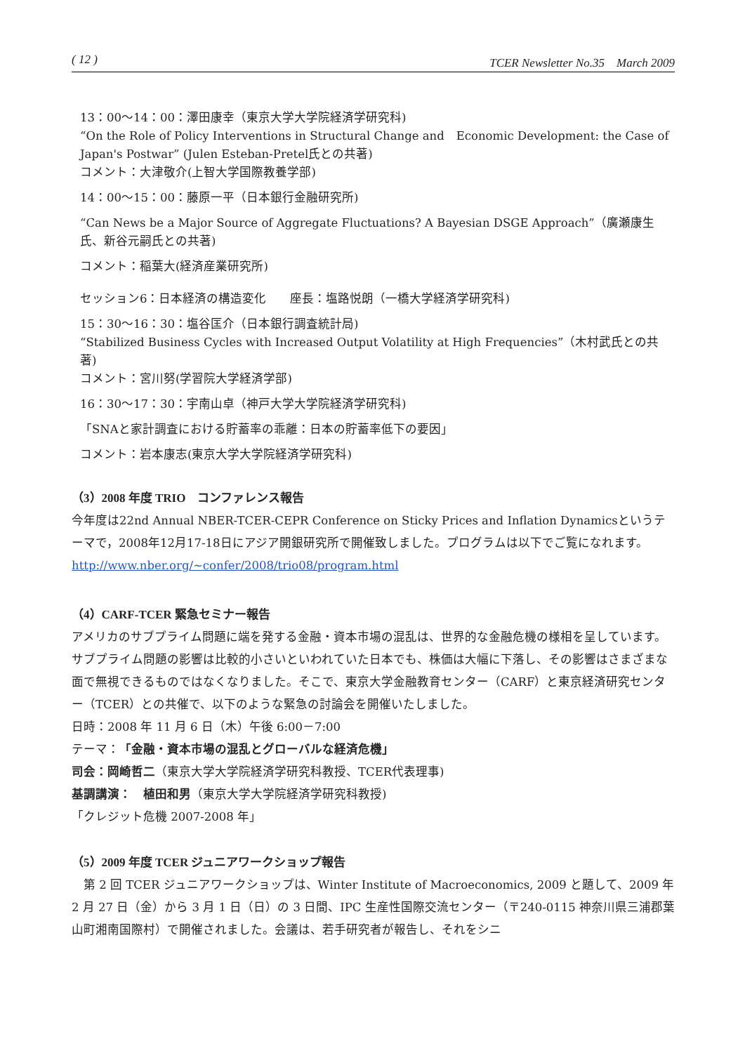( 12 ) TCER Newsletter No.35　March 2009
13：00～14：00：澤田康幸（東京大学大学院経済学研究科)
“On the Role of Policy Interventions in Structural Change and　Economic Development: the Case of Japan's Postwar” (Julen Esteban-Pretel氏との共著)
コメント：大津敬介(上智大学国際教養学部)
14：00～15：00：藤原一平（日本銀行金融研究所)
“Can News be a Major Source of Aggregate Fluctuations? A Bayesian DSGE Approach”（廣瀬康生氏、新谷元嗣氏との共著)
コメント：稲葉大(経済産業研究所)
セッション6：日本経済の構造変化　　座長：塩路悦朗（一橋大学経済学研究科)
15：30～16：30：塩谷匡介（日本銀行調査統計局)
“Stabilized Business Cycles with Increased Output Volatility at High Frequencies”（木村武氏との共著)
コメント：宮川努(学習院大学経済学部)
16：30～17：30：宇南山卓（神戸大学大学院経済学研究科)
「SNAと家計調査における貯蓄率の乖離：日本の貯蓄率低下の要因」
コメント：岩本康志(東京大学大学院経済学研究科)
（3）2008 年度 TRIO　コンファレンス報告
今年度は22nd Annual NBER-TCER-CEPR Conference on Sticky Prices and Inflation Dynamicsというテーマで，2008年12月17-18日にアジア開銀研究所で開催致しました。プログラムは以下でご覧になれます。
http://www.nber.org/~confer/2008/trio08/program.html
（4）CARF-TCER 緊急セミナー報告
アメリカのサブプライム問題に端を発する金融・資本市場の混乱は、世界的な金融危機の様相を呈しています。サブプライム問題の影響は比較的小さいといわれていた日本でも、株価は大幅に下落し、その影響はさまざまな面で無視できるものではなくなりました。そこで、東京大学金融教育センター（CARF）と東京経済研究センター（TCER）との共催で、以下のような緊急の討論会を開催いたしました。
日時：2008 年 11 月 6 日（木）午後 6:00－7:00
テーマ：「金融・資本市場の混乱とグローバルな経済危機」
司会：岡崎哲二（東京大学大学院経済学研究科教授、TCER代表理事)
基調講演：　植田和男（東京大学大学院経済学研究科教授)
「クレジット危機 2007-2008 年」
（5）2009 年度 TCER ジュニアワークショップ報告
　第 2 回 TCER ジュニアワークショップは、Winter Institute of Macroeconomics, 2009 と題して、2009 年 2 月 27 日（金）から 3 月 1 日（日）の 3 日間、IPC 生産性国際交流センター（〒240-0115 神奈川県三浦郡葉山町湘南国際村）で開催されました。会議は、若手研究者が報告し、それをシニ